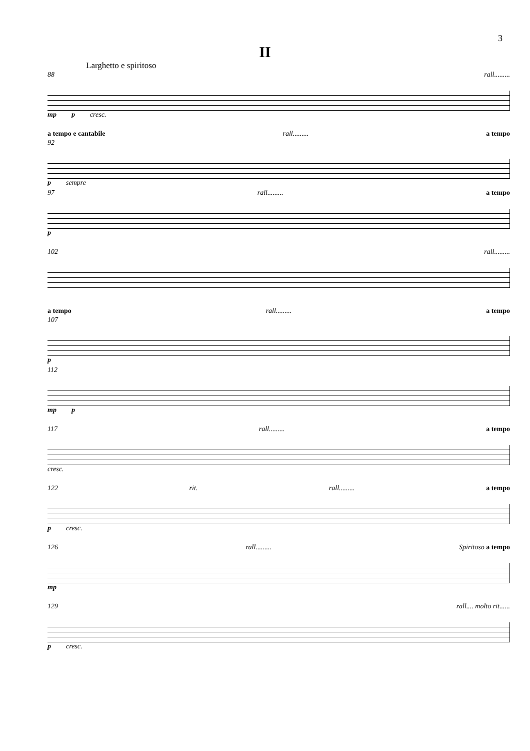3
II
Larghetto e spiritoso
88 rall.........
mp p cresc.
a tempo e cantabile rall......... a tempo
92
p sempre
97 rall......... a tempo
p
102 rall.........
a tempo rall......... a tempo
107
p
112
mp p
117 rall......... a tempo
cresc.
122 rit. rall......... a tempo
p cresc.
126 rall......... Spiritoso a tempo
mp
129 rall.... molto rit......
p cresc.